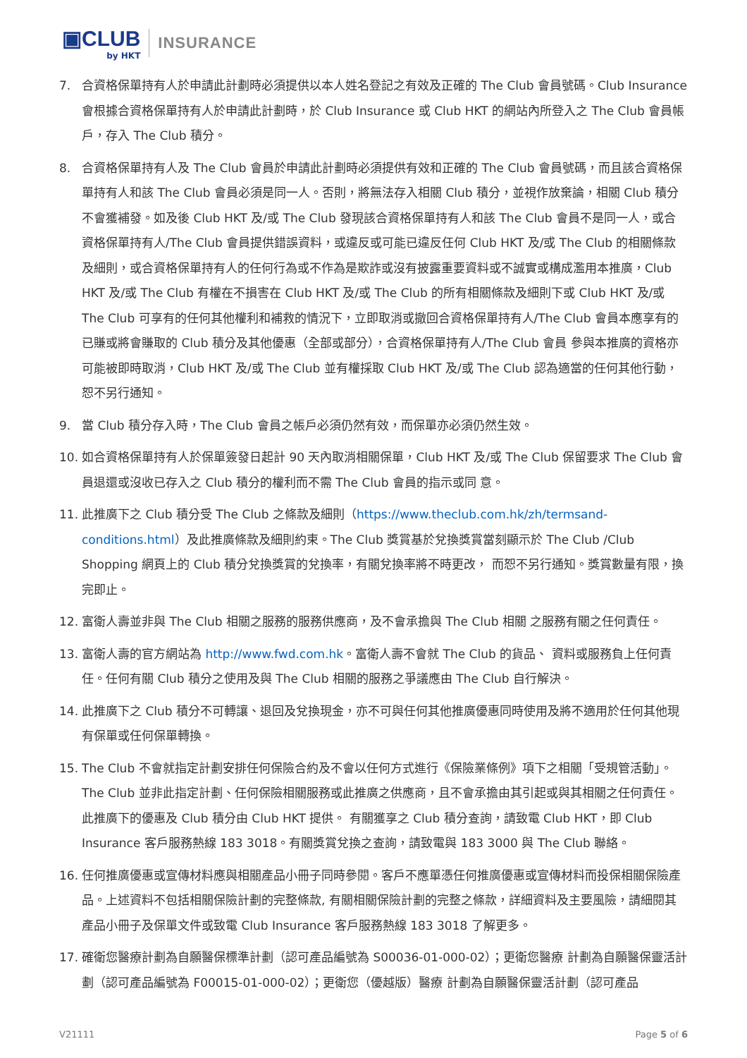▣CLUB
by HKT
INSURANCE
7. 合資格保單持有人於申請此計劃時必須提供以本人姓名登記之有效及正確的 The Club 會員號碼。Club Insurance 會根據合資格保單持有人於申請此計劃時，於 Club Insurance 或 Club HKT 的網站內所登入之 The Club 會員帳戶，存入 The Club 積分。
8. 合資格保單持有人及 The Club 會員於申請此計劃時必須提供有效和正確的 The Club 會員號碼，而且該合資格保單持有人和該 The Club 會員必須是同一人。否則，將無法存入相關 Club 積分，並視作放棄論，相關 Club 積分不會獲補發。如及後 Club HKT 及/或 The Club 發現該合資格保單持有人和該 The Club 會員不是同一人，或合資格保單持有人/The Club 會員提供錯誤資料，或違反或可能已違反任何 Club HKT 及/或 The Club 的相關條款及細則，或合資格保單持有人的任何行為或不作為是欺詐或沒有披露重要資料或不誠實或構成濫用本推廣，Club HKT 及/或 The Club 有權在不損害在 Club HKT 及/或 The Club 的所有相關條款及細則下或 Club HKT 及/或 The Club 可享有的任何其他權利和補救的情況下，立即取消或撤回合資格保單持有人/The Club 會員本應享有的已賺或將會賺取的 Club 積分及其他優惠（全部或部分），合資格保單持有人/The Club 會員 參與本推廣的資格亦可能被即時取消，Club HKT 及/或 The Club 並有權採取 Club HKT 及/或 The Club 認為適當的任何其他行動，恕不另行通知。
9. 當 Club 積分存入時，The Club 會員之帳戶必須仍然有效，而保單亦必須仍然生效。
10. 如合資格保單持有人於保單簽發日起計 90 天內取消相關保單，Club HKT 及/或 The Club 保留要求 The Club 會員退還或沒收已存入之 Club 積分的權利而不需 The Club 會員的指示或同 意。
11. 此推廣下之 Club 積分受 The Club 之條款及細則（https://www.theclub.com.hk/zh/termsand-conditions.html）及此推廣條款及細則約束。The Club 獎賞基於兌換獎賞當刻顯示於 The Club /Club Shopping 網頁上的 Club 積分兌換獎賞的兌換率，有關兌換率將不時更改， 而恕不另行通知。獎賞數量有限，換完即止。
12. 富衛人壽並非與 The Club 相關之服務的服務供應商，及不會承擔與 The Club 相關 之服務有關之任何責任。
13. 富衛人壽的官方網站為 http://www.fwd.com.hk。富衛人壽不會就 The Club 的貨品、 資料或服務負上任何責任。任何有關 Club 積分之使用及與 The Club 相關的服務之爭議應由 The Club 自行解決。
14. 此推廣下之 Club 積分不可轉讓、退回及兌換現金，亦不可與任何其他推廣優惠同時使用及將不適用於任何其他現有保單或任何保單轉換。
15. The Club 不會就指定計劃安排任何保險合約及不會以任何方式進行《保險業條例》項下之相關「受規管活動」。The Club 並非此指定計劃、任何保險相關服務或此推廣之供應商，且不會承擔由其引起或與其相關之任何責任。此推廣下的優惠及 Club 積分由 Club HKT 提供。 有關獲享之 Club 積分查詢，請致電 Club HKT，即 Club Insurance 客戶服務熱線 183 3018。有關獎賞兌換之查詢，請致電與 183 3000 與 The Club 聯絡。
16. 任何推廣優惠或宣傳材料應與相關產品小冊子同時參閱。客戶不應單憑任何推廣優惠或宣傳材料而投保相關保險產品。上述資料不包括相關保險計劃的完整條款, 有關相關保險計劃的完整之條款，詳細資料及主要風險，請細閱其產品小冊子及保單文件或致電 Club Insurance 客戶服務熱線 183 3018 了解更多。
17. 確衛您醫療計劃為自願醫保標準計劃（認可產品編號為 S00036-01-000-02）；更衛您醫療 計劃為自願醫保靈活計劃（認可產品編號為 F00015-01-000-02）；更衛您（優越版）醫療 計劃為自願醫保靈活計劃（認可產品
V21111 Page 5 of 6